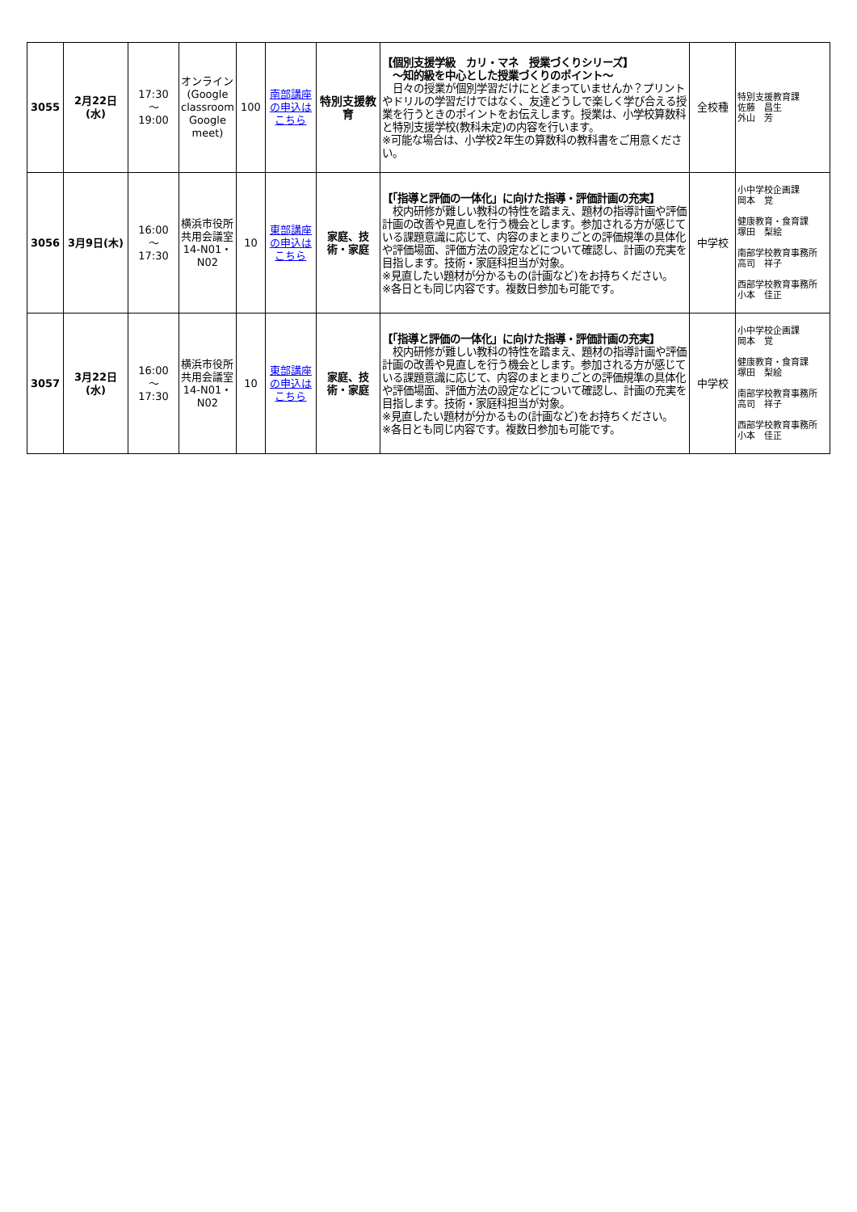| 3055 | 2月22日(水) | 17:30 ～ 19:00 | オンライン (Google classroom Google meet) | 100 | 南部講座の申込はこちら | 特別支援教育 | 【個別支援学級 カリ・マネ 授業づくりシリーズ】 ～知的級を中心とした授業づくりのポイント～ 日々の授業が個別学習だけにとどまっていませんか？プリントやドリルの学習だけではなく、友達どうしで楽しく学び合える授業を行うときのポイントをお伝えします。授業は、小学校算数科と特別支援学校(教科未定)の内容を行います。 ※可能な場合は、小学校2年生の算数科の教科書をご用意ください。 | 全校種 | 特別支援教育課 佐藤 昌生 外山 芳 |
| 3056 | 3月9日(木) | 16:00 ～ 17:30 | 横浜市役所共用会議室14-N01・N02 | 10 | 東部講座の申込はこちら | 家庭、技術・家庭 | 【「指導と評価の一体化」に向けた指導・評価計画の充実】 校内研修が難しい教科の特性を踏まえ、題材の指導計画や評価計画の改善や見直しを行う機会とします。参加される方が感じている課題意識に応じて、内容のまとまりごとの評価規準の具体化や評価場面、評価方法の設定などについて確認し、計画の充実を目指します。技術・家庭科担当が対象。 ※見直したい題材が分かるもの(計画など)をお持ちください。 ※各日とも同じ内容です。複数日参加も可能です。 | 中学校 | 小中学校企画課 岡本 覚 健康教育・食育課 塚田 梨絵 南部学校教育事務所 高司 祥子 西部学校教育事務所 小本 佳正 |
| 3057 | 3月22日(水) | 16:00 ～ 17:30 | 横浜市役所共用会議室14-N01・N02 | 10 | 東部講座の申込はこちら | 家庭、技術・家庭 | 【「指導と評価の一体化」に向けた指導・評価計画の充実】 校内研修が難しい教科の特性を踏まえ、題材の指導計画や評価計画の改善や見直しを行う機会とします。参加される方が感じている課題意識に応じて、内容のまとまりごとの評価規準の具体化や評価場面、評価方法の設定などについて確認し、計画の充実を目指します。技術・家庭科担当が対象。 ※見直したい題材が分かるもの(計画など)をお持ちください。 ※各日とも同じ内容です。複数日参加も可能です。 | 中学校 | 小中学校企画課 岡本 覚 健康教育・食育課 塚田 梨絵 南部学校教育事務所 高司 祥子 西部学校教育事務所 小本 佳正 |